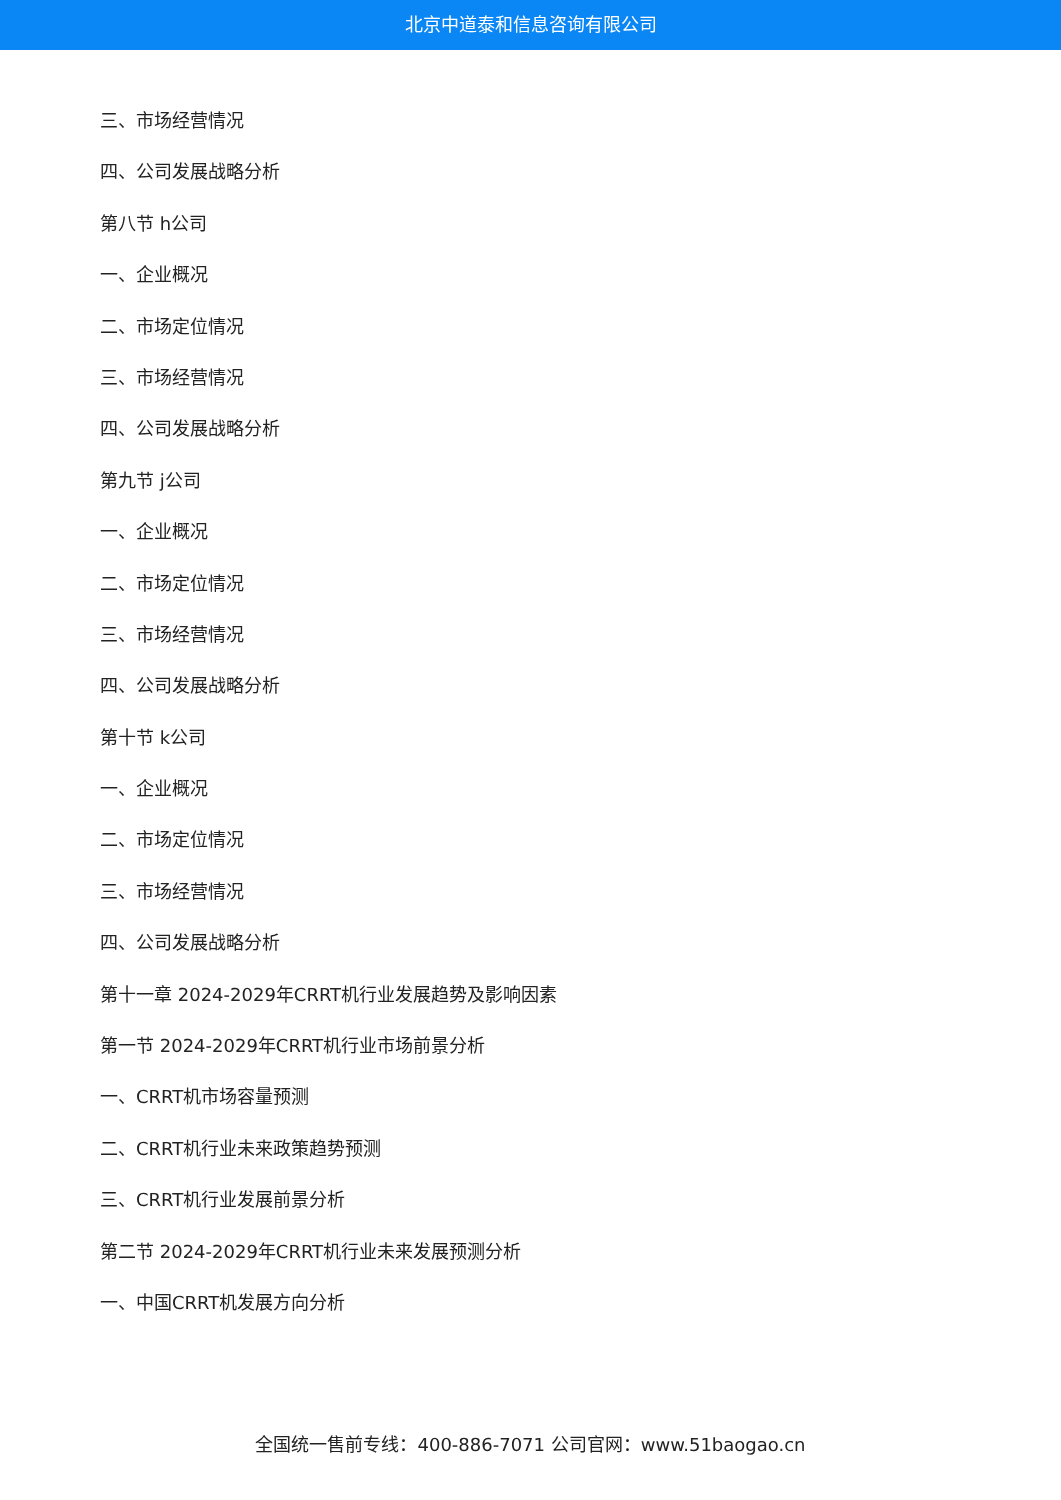北京中道泰和信息咨询有限公司
三、市场经营情况
四、公司发展战略分析
第八节 h公司
一、企业概况
二、市场定位情况
三、市场经营情况
四、公司发展战略分析
第九节 j公司
一、企业概况
二、市场定位情况
三、市场经营情况
四、公司发展战略分析
第十节 k公司
一、企业概况
二、市场定位情况
三、市场经营情况
四、公司发展战略分析
第十一章 2024-2029年CRRT机行业发展趋势及影响因素
第一节 2024-2029年CRRT机行业市场前景分析
一、CRRT机市场容量预测
二、CRRT机行业未来政策趋势预测
三、CRRT机行业发展前景分析
第二节 2024-2029年CRRT机行业未来发展预测分析
一、中国CRRT机发展方向分析
全国统一售前专线：400-886-7071 公司官网：www.51baogao.cn